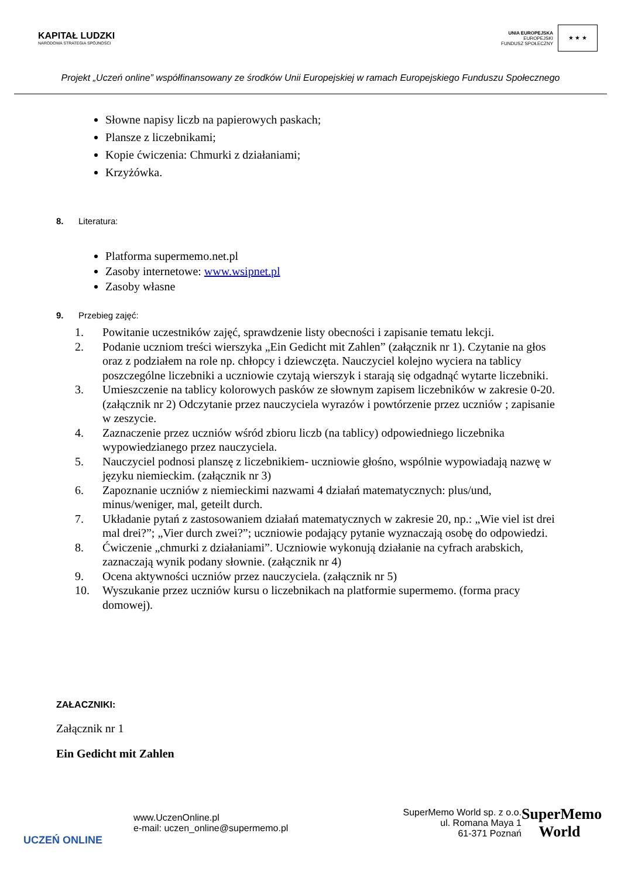KAPITAŁ LUDZKI
NARODOWA STRATEGIA SPÓJNOŚCI
UNIA EUROPEJSKA
EUROPEJSKI
FUNDUSZ SPOŁECZNY
★ ★ ★
Projekt „Uczeń online” współfinansowany ze środków Unii Europejskiej w ramach Europejskiego Funduszu Społecznego
Słowne napisy liczb na papierowych paskach;
Plansze z liczebnikami;
Kopie ćwiczenia: Chmurki z działaniami;
Krzyżówka.
8. Literatura:
Platforma supermemo.net.pl
Zasoby internetowe: www.wsipnet.pl
Zasoby własne
9. Przebieg zajęć:
1. Powitanie uczestników zajęć, sprawdzenie listy obecności i zapisanie tematu lekcji.
2. Podanie uczniom treści wierszyka „Ein Gedicht mit Zahlen” (załącznik nr 1). Czytanie na głos oraz z podziałem na role np. chłopcy i dziewczęta. Nauczyciel kolejno wyciera na tablicy poszczególne liczebniki a uczniowie czytają wierszyk i starają się odgadnąć wytarte liczebniki.
3. Umieszczenie na tablicy kolorowych pasków ze słownym zapisem liczebników w zakresie 0-20. (załącznik nr 2) Odczytanie przez nauczyciela wyrazów i powtórzenie przez uczniów ; zapisanie w zeszycie.
4. Zaznaczenie przez uczniów wśród zbioru liczb (na tablicy) odpowiedniego liczebnika wypowiedzianego przez nauczyciela.
5. Nauczyciel podnosi planszę z liczebnikiem- uczniowie głośno, wspólnie wypowiadają nazwę w języku niemieckim. (załącznik nr 3)
6. Zapoznanie uczniów z niemieckimi nazwami 4 działań matematycznych: plus/und, minus/weniger, mal, geteilt durch.
7. Układanie pytań z zastosowaniem działań matematycznych w zakresie 20, np.: „Wie viel ist drei mal drei?”; „Vier durch zwei?”; uczniowie podający pytanie wyznaczają osobę do odpowiedzi.
8. Ćwiczenie „chmurki z działaniami”. Uczniowie wykonują działanie na cyfrach arabskich, zaznaczają wynik podany słownie. (załącznik nr 4)
9. Ocena aktywności uczniów przez nauczyciela. (załącznik nr 5)
10. Wyszukanie przez uczniów kursu o liczebnikach na platformie supermemo. (forma pracy domowej).
ZAŁACZNIKI:
Załącznik nr 1
Ein Gedicht mit Zahlen
UCZEŃ ONLINE
www.UczenOnline.pl
e-mail: uczen_online@supermemo.pl
SuperMemo World sp. z o.o.
ul. Romana Maya 1
61-371 Poznań
SuperMemo
World